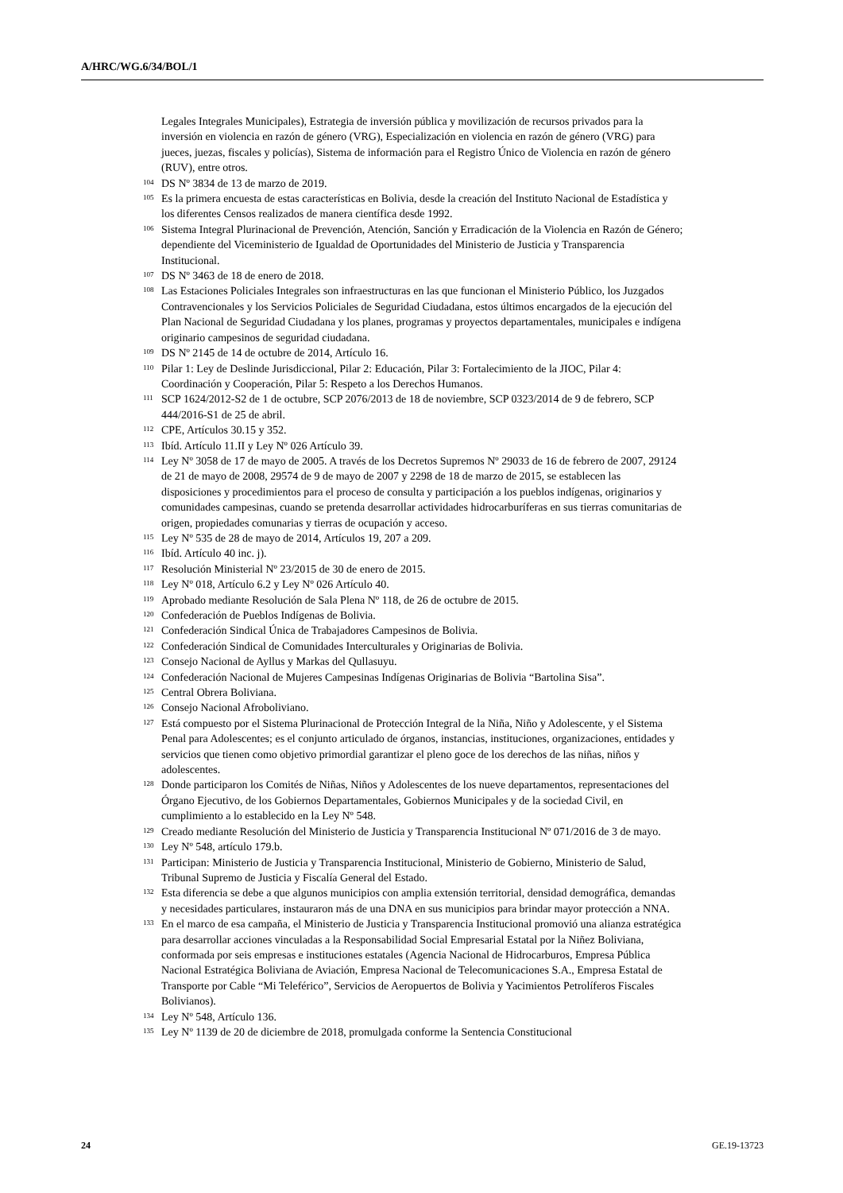A/HRC/WG.6/34/BOL/1
Legales Integrales Municipales), Estrategia de inversión pública y movilización de recursos privados para la inversión en violencia en razón de género (VRG), Especialización en violencia en razón de género (VRG) para jueces, juezas, fiscales y policías), Sistema de información para el Registro Único de Violencia en razón de género (RUV), entre otros.
<sup>104</sup> DS Nº 3834 de 13 de marzo de 2019.
<sup>105</sup> Es la primera encuesta de estas características en Bolivia, desde la creación del Instituto Nacional de Estadística y los diferentes Censos realizados de manera científica desde 1992.
<sup>106</sup> Sistema Integral Plurinacional de Prevención, Atención, Sanción y Erradicación de la Violencia en Razón de Género; dependiente del Viceministerio de Igualdad de Oportunidades del Ministerio de Justicia y Transparencia Institucional.
<sup>107</sup> DS Nº 3463 de 18 de enero de 2018.
<sup>108</sup> Las Estaciones Policiales Integrales son infraestructuras en las que funcionan el Ministerio Público, los Juzgados Contravencionales y los Servicios Policiales de Seguridad Ciudadana, estos últimos encargados de la ejecución del Plan Nacional de Seguridad Ciudadana y los planes, programas y proyectos departamentales, municipales e indígena originario campesinos de seguridad ciudadana.
<sup>109</sup> DS Nº 2145 de 14 de octubre de 2014, Artículo 16.
<sup>110</sup> Pilar 1: Ley de Deslinde Jurisdiccional, Pilar 2: Educación, Pilar 3: Fortalecimiento de la JIOC, Pilar 4: Coordinación y Cooperación, Pilar 5: Respeto a los Derechos Humanos.
<sup>111</sup>SCP 1624/2012-S2 de 1 de octubre, SCP 2076/2013 de 18 de noviembre, SCP 0323/2014 de 9 de febrero, SCP 444/2016-S1 de 25 de abril.
<sup>112</sup>CPE, Artículos 30.15 y 352.
<sup>113</sup> Ibíd. Artículo 11.II y Ley Nº 026 Artículo 39.
<sup>114</sup> Ley Nº 3058 de 17 de mayo de 2005. A través de los Decretos Supremos Nº 29033 de 16 de febrero de 2007, 29124 de 21 de mayo de 2008, 29574 de 9 de mayo de 2007 y 2298 de 18 de marzo de 2015, se establecen las disposiciones y procedimientos para el proceso de consulta y participación a los pueblos indígenas, originarios y comunidades campesinas, cuando se pretenda desarrollar actividades hidrocarburíferas en sus tierras comunitarias de origen, propiedades comunarias y tierras de ocupación y acceso.
<sup>115</sup> Ley Nº 535 de 28 de mayo de 2014, Artículos 19, 207 a 209.
<sup>116</sup> Ibíd. Artículo 40 inc. j).
<sup>117</sup> Resolución Ministerial Nº 23/2015 de 30 de enero de 2015.
<sup>118</sup> Ley Nº 018, Artículo 6.2 y Ley Nº 026 Artículo 40.
<sup>119</sup> Aprobado mediante Resolución de Sala Plena Nº 118, de 26 de octubre de 2015.
<sup>120</sup> Confederación de Pueblos Indígenas de Bolivia.
<sup>121</sup> Confederación Sindical Única de Trabajadores Campesinos de Bolivia.
<sup>122</sup> Confederación Sindical de Comunidades Interculturales y Originarias de Bolivia.
<sup>123</sup> Consejo Nacional de Ayllus y Markas del Qullasuyu.
<sup>124</sup> Confederación Nacional de Mujeres Campesinas Indígenas Originarias de Bolivia “Bartolina Sisa”.
<sup>125</sup> Central Obrera Boliviana.
<sup>126</sup> Consejo Nacional Afroboliviano.
<sup>127</sup> Está compuesto por el Sistema Plurinacional de Protección Integral de la Niña, Niño y Adolescente, y el Sistema Penal para Adolescentes; es el conjunto articulado de órganos, instancias, instituciones, organizaciones, entidades y servicios que tienen como objetivo primordial garantizar el pleno goce de los derechos de las niñas, niños y adolescentes.
<sup>128</sup> Donde participaron los Comités de Niñas, Niños y Adolescentes de los nueve departamentos, representaciones del Órgano Ejecutivo, de los Gobiernos Departamentales, Gobiernos Municipales y de la sociedad Civil, en cumplimiento a lo establecido en la Ley Nº 548.
<sup>129</sup> Creado mediante Resolución del Ministerio de Justicia y Transparencia Institucional Nº 071/2016 de 3 de mayo.
<sup>130</sup> Ley Nº 548, artículo 179.b.
<sup>131</sup> Participan: Ministerio de Justicia y Transparencia Institucional, Ministerio de Gobierno, Ministerio de Salud, Tribunal Supremo de Justicia y Fiscalía General del Estado.
<sup>132</sup> Esta diferencia se debe a que algunos municipios con amplia extensión territorial, densidad demográfica, demandas y necesidades particulares, instauraron más de una DNA en sus municipios para brindar mayor protección a NNA.
<sup>133</sup> En el marco de esa campaña, el Ministerio de Justicia y Transparencia Institucional promovió una alianza estratégica para desarrollar acciones vinculadas a la Responsabilidad Social Empresarial Estatal por la Niñez Boliviana, conformada por seis empresas e instituciones estatales (Agencia Nacional de Hidrocarburos, Empresa Pública Nacional Estratégica Boliviana de Aviación, Empresa Nacional de Telecomunicaciones S.A., Empresa Estatal de Transporte por Cable “Mi Teleférico”, Servicios de Aeropuertos de Bolivia y Yacimientos Petrolíferos Fiscales Bolivianos).
<sup>134</sup> Ley Nº 548, Artículo 136.
<sup>135</sup> Ley Nº 1139 de 20 de diciembre de 2018, promulgada conforme la Sentencia Constitucional
24 GE.19-13723